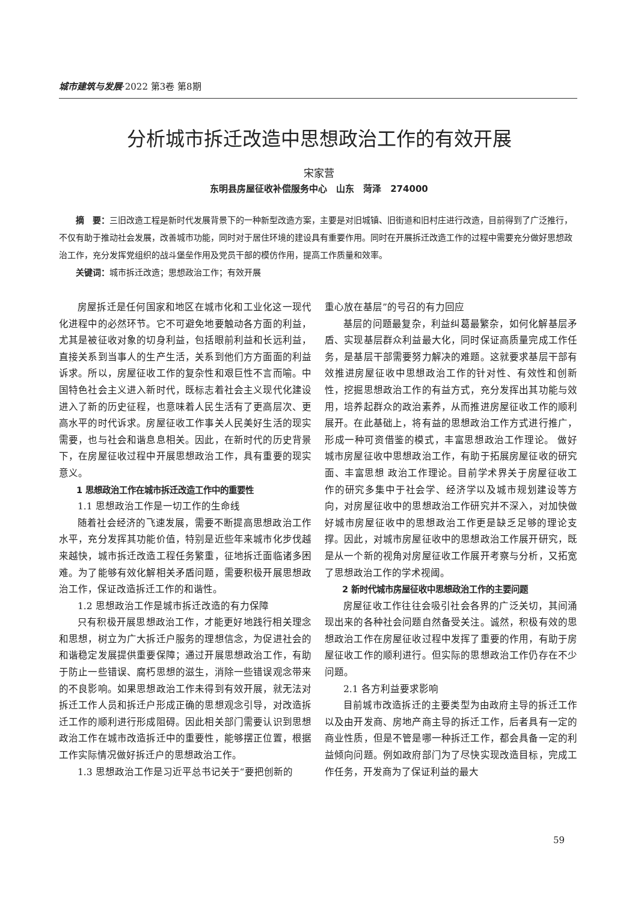城市建筑与发展·2022 第3卷 第8期
分析城市拆迁改造中思想政治工作的有效开展
宋家营
东明县房屋征收补偿服务中心　山东　菏泽　274000
摘　要：三旧改造工程是新时代发展背景下的一种新型改造方案，主要是对旧城镇、旧街道和旧村庄进行改造，目前得到了广泛推行，不仅有助于推动社会发展，改善城市功能，同时对于居住环境的建设具有重要作用。同时在开展拆迁改造工作的过程中需要充分做好思想政治工作，充分发挥党组织的战斗堡垒作用及党员干部的模仿作用，提高工作质量和效率。
关键词：城市拆迁改造；思想政治工作；有效开展
房屋拆迁是任何国家和地区在城市化和工业化这一现代化进程中的必然环节。它不可避免地要触动各方面的利益，尤其是被征收对象的切身利益，包括眼前利益和长远利益，直接关系到当事人的生产生活，关系到他们方方面面的利益诉求。所以，房屋征收工作的复杂性和艰巨性不言而喻。中国特色社会主义进入新时代，既标志着社会主义现代化建设进入了新的历史征程，也意味着人民生活有了更高层次、更高水平的时代诉求。房屋征收工作事关人民美好生活的现实需要，也与社会和谐息息相关。因此，在新时代的历史背景下，在房屋征收过程中开展思想政治工作，具有重要的现实意义。
1 思想政治工作在城市拆迁改造工作中的重要性
1.1 思想政治工作是一切工作的生命线
随着社会经济的飞速发展，需要不断提高思想政治工作水平，充分发挥其功能价值，特别是近些年来城市化步伐越来越快，城市拆迁改造工程任务繁重，征地拆迁面临诸多困难。为了能够有效化解相关矛盾问题，需要积极开展思想政治工作，保证改造拆迁工作的和谐性。
1.2 思想政治工作是城市拆迁改造的有力保障
只有积极开展思想政治工作，才能更好地践行相关理念和思想，树立为广大拆迁户服务的理想信念，为促进社会的和谐稳定发展提供重要保障；通过开展思想政治工作，有助于防止一些错误、腐朽思想的滋生，消除一些错误观念带来的不良影响。如果思想政治工作未得到有效开展，就无法对拆迁工作人员和拆迁户形成正确的思想观念引导，对改造拆迁工作的顺利进行形成阻碍。因此相关部门需要认识到思想政治工作在城市改造拆迁中的重要性，能够摆正位置，根据工作实际情况做好拆迁户的思想政治工作。
1.3 思想政治工作是习近平总书记关于“要把创新的
重心放在基层”的号召的有力回应
基层的问题最复杂，利益纠葛最繁杂，如何化解基层矛盾、实现基层群众利益最大化，同时保证高质量完成工作任务，是基层干部需要努力解决的难题。这就要求基层干部有效推进房屋征收中思想政治工作的针对性、有效性和创新性，挖掘思想政治工作的有益方式，充分发挥出其功能与效用，培养起群众的政治素养，从而推进房屋征收工作的顺利展开。在此基础上，将有益的思想政治工作方式进行推广，形成一种可资借鉴的模式，丰富思想政治工作理论。 做好城市房屋征收中思想政治工作，有助于拓展房屋征收的研究面、丰富思想 政治工作理论。目前学术界关于房屋征收工作的研究多集中于社会学、经济学以及城市规划建设等方向，对房屋征收中的思想政治工作研究并不深入，对加快做好城市房屋征收中的思想政治工作更是缺乏足够的理论支撑。因此，对城市房屋征收中的思想政治工作展开研究，既是从一个新的视角对房屋征收工作展开考察与分析，又拓宽了思想政治工作的学术视阈。
2 新时代城市房屋征收中思想政治工作的主要问题
房屋征收工作往往会吸引社会各界的广泛关切，其间涌现出来的各种社会问题自然备受关注。诚然，积极有效的思想政治工作在房屋征收过程中发挥了重要的作用，有助于房屋征收工作的顺利进行。但实际的思想政治工作仍存在不少问题。
2.1 各方利益要求影响
目前城市改造拆迁的主要类型为由政府主导的拆迁工作以及由开发商、房地产商主导的拆迁工作，后者具有一定的商业性质，但是不管是哪一种拆迁工作，都会具备一定的利益倾向问题。例如政府部门为了尽快实现改造目标，完成工作任务，开发商为了保证利益的最大
59